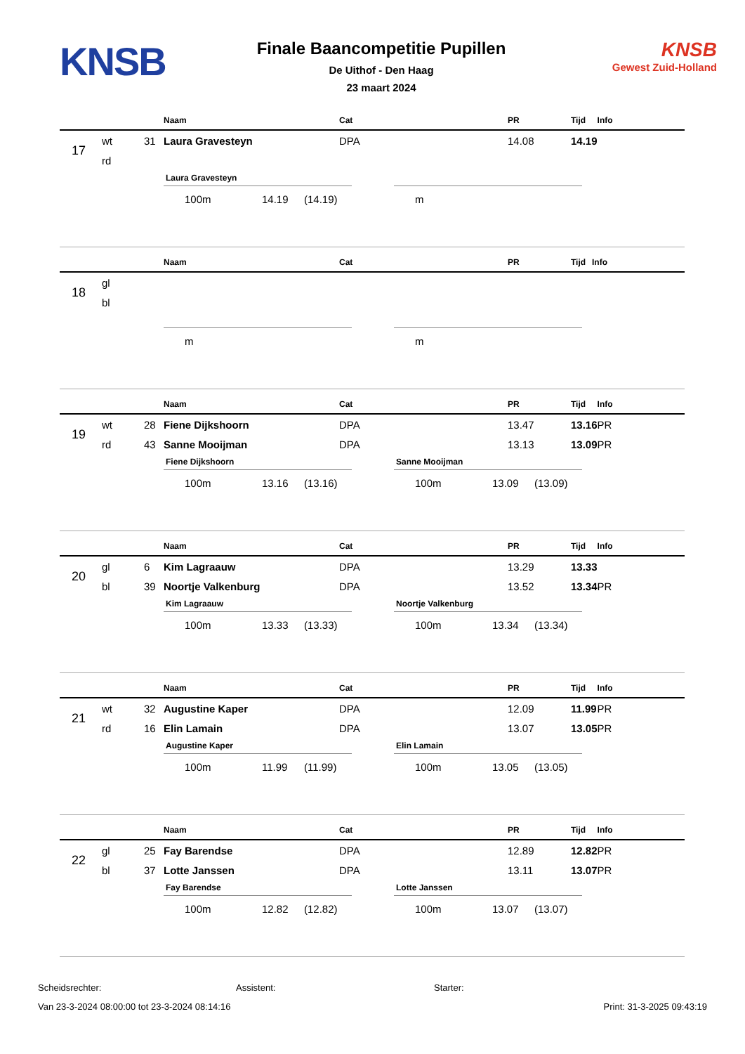KNSB
Finale Baancompetitie Pupillen
De Uithof - Den Haag
23 maart 2024
KNSB
Gewest Zuid-Holland
| | | | Naam | Cat | PR | Tijd | Info |
| --- | --- | --- | --- | --- | --- | --- | --- |
| 17 | wt | 31 | Laura Gravesteyn | DPA | 14.08 | 14.19 | |
| | rd | | | | | | |
Laura Gravesteyn
100m 14.19 (14.19)
m
| | | | Naam | Cat | PR | Tijd | Info |
| --- | --- | --- | --- | --- | --- | --- | --- |
| 18 | gl | | | | | | |
| | bl | | | | | | |
m m
| | | | Naam | Cat | PR | Tijd | Info |
| --- | --- | --- | --- | --- | --- | --- | --- |
| 19 | wt | 28 | Fiene Dijkshoorn | DPA | 13.47 | 13.16 | PR |
| | rd | 43 | Sanne Mooijman | DPA | 13.13 | 13.09 | PR |
Fiene Dijkshoorn
100m 13.16 (13.16)
Sanne Mooijman
100m 13.09 (13.09)
| | | | Naam | Cat | PR | Tijd | Info |
| --- | --- | --- | --- | --- | --- | --- | --- |
| 20 | gl | 6 | Kim Lagraauw | DPA | 13.29 | 13.33 | |
| | bl | 39 | Noortje Valkenburg | DPA | 13.52 | 13.34 | PR |
Kim Lagraauw
100m 13.33 (13.33)
Noortje Valkenburg
100m 13.34 (13.34)
| | | | Naam | Cat | PR | Tijd | Info |
| --- | --- | --- | --- | --- | --- | --- | --- |
| 21 | wt | 32 | Augustine Kaper | DPA | 12.09 | 11.99 | PR |
| | rd | 16 | Elin Lamain | DPA | 13.07 | 13.05 | PR |
Augustine Kaper
100m 11.99 (11.99)
Elin Lamain
100m 13.05 (13.05)
| | | | Naam | Cat | PR | Tijd | Info |
| --- | --- | --- | --- | --- | --- | --- | --- |
| 22 | gl | 25 | Fay Barendse | DPA | 12.89 | 12.82 | PR |
| | bl | 37 | Lotte Janssen | DPA | 13.11 | 13.07 | PR |
Fay Barendse
100m 12.82 (12.82)
Lotte Janssen
100m 13.07 (13.07)
Scheidsrechter: Assistent: Starter:
Van 23-3-2024 08:00:00 tot 23-3-2024 08:14:16 Print: 31-3-2025 09:43:19